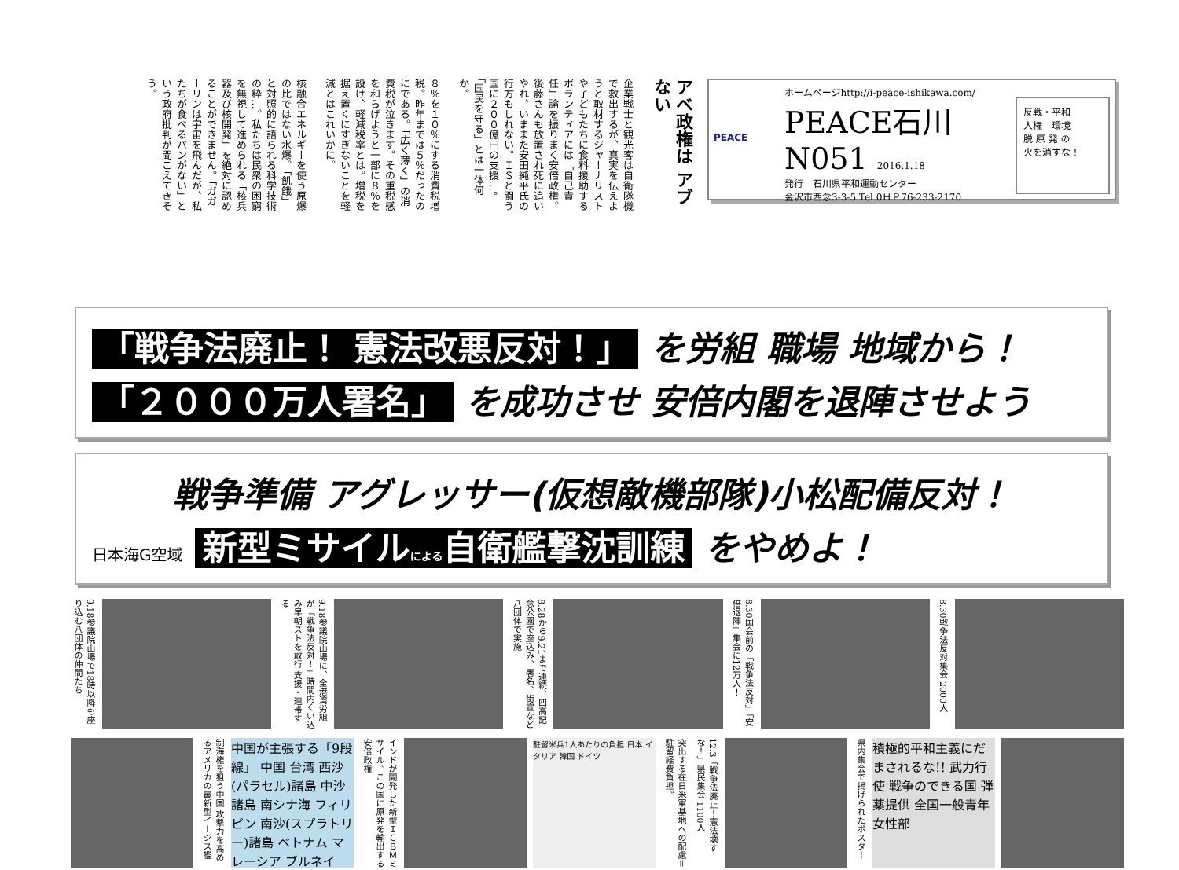PEACE
ホームページhttp://i-peace-ishikawa.com/
PEACE石川 N051 2016.1.18
発行　石川県平和運動センター
金沢市西念3-3-5 Tel 0ＨＰ76-233-2170
反戦・平和
人権　環境
脱 原 発 の
火を消すな！
アベ政権は アブない
企業戦士と観光客は自衛隊機で救出するが、真実を伝えようと取材するジャーナリストや子どもたちに食料援助するボランティアには「自己責任」論を振りまく安倍政権。後藤さんも放置され死に追いやれ、いままた安田純平氏の行方もしれない。ＩＳと闘う国に２００億円の支援…。「国民を守る」とは一体何か。
８％を１０％にする消費税増税。昨年までは５％だったのにである。「広く薄く」の消費税が泣きます。その重税感を和らげようと一部に８％を設け、軽減税率とは。増税を据え置くにすぎないことを軽減とはこれいかに。
核融合エネルギーを使う原爆の比ではない水爆。「飢餓」と対照的に語られる科学技術の粋…。私たちは民衆の困窮を無視して進められる「核兵器及び核開発」を絶対に認めることができません。「ガガーリンは宇宙を飛んだが、私たちが食べるパンがない」という政府批判が聞こえてきそう。
「戦争法廃止！ 憲法改悪反対！」 を労組 職場 地域から！
「２０００万人署名」 を成功させ 安倍内閣を退陣させよう
戦争準備 アグレッサー(仮想敵機部隊)小松配備反対！
日本海G空域 新型ミサイルによる自衛艦撃沈訓練 をやめよ！
9.18参議院山場で18時以降も座り込む八団体の仲間たち
9.18参議院山場に、全港湾労組が「戦争法反対！」時間内くい込み早朝ストを敢行 支援・連帯する
8.28から9.21まで連続、四高記念公園で座込み、署名、街宣など八団体で実施
8.30国会前の「戦争法反対」「安倍退陣」集会に12万人！
8.30戦争法反対集会 2000人
制海権を狙う中国 攻撃力を高めるアメリカの最新型イージス艦
中国が主張する「9段線」 中国 台湾 西沙(パラセル)諸島 中沙諸島 南シナ海 フィリピン 南沙(スプラトリー)諸島 ベトナム マレーシア ブルネイ
インドが開発した新型ＩＣＢＭミサイル。この国に原発を輸出する安倍政権
駐留米兵1人あたりの負担 日本 イタリア 韓国 ドイツ
突出する在日米軍基地への配慮＝駐留経費負担。
12.3「戦争法廃止！憲法壊すな！」県民集会 1100人
県内集会で掲げられたポスター
積極的平和主義にだまされるな!! 武力行使 戦争のできる国 弾薬提供 全国一般青年女性部